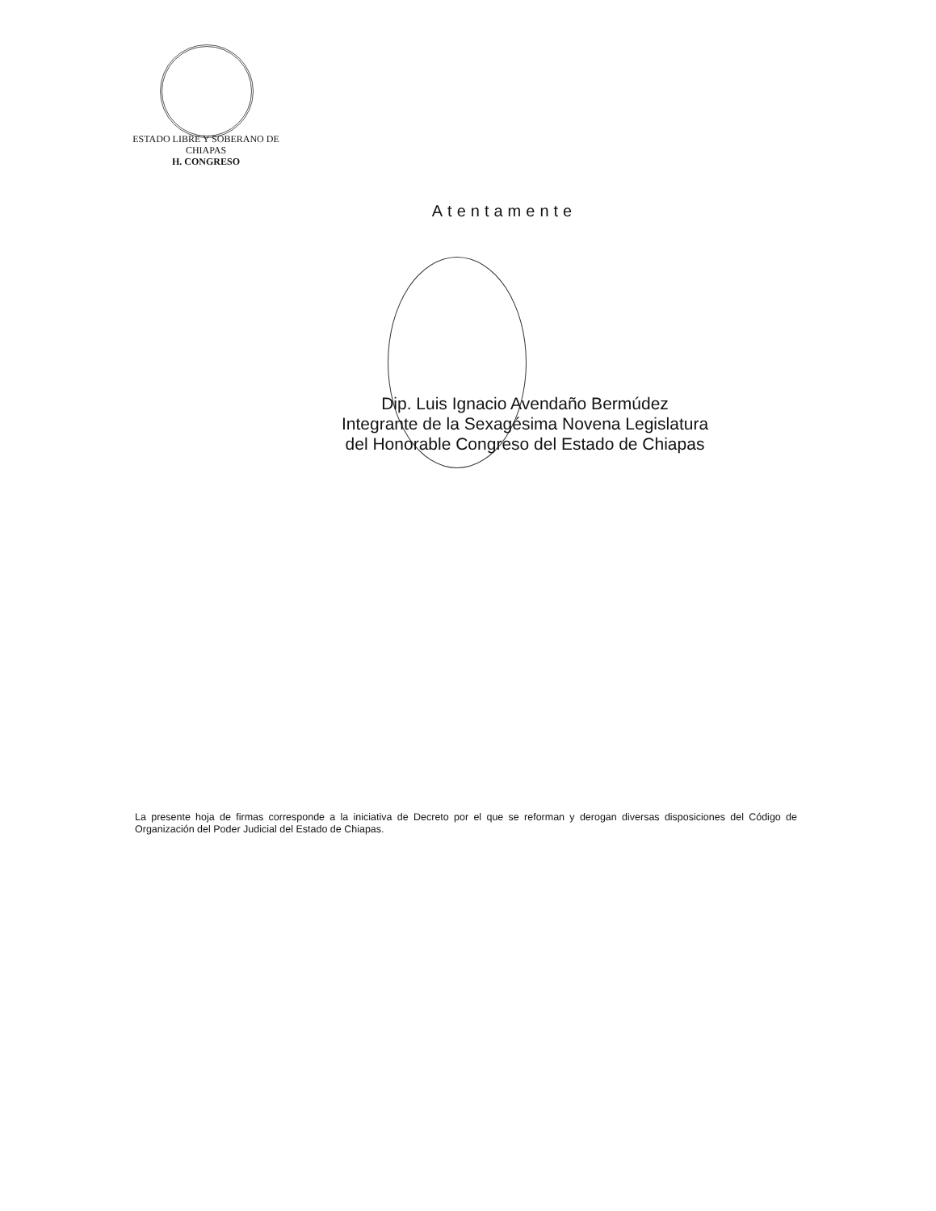ESTADO LIBRE Y SOBERANO DE
CHIAPAS
H. CONGRESO
Atentamente
Dip. Luis Ignacio Avendaño Bermúdez
Integrante de la Sexagésima Novena Legislatura
del Honorable Congreso del Estado de Chiapas
La presente hoja de firmas corresponde a la iniciativa de Decreto por el que se reforman y derogan diversas disposiciones del Código de Organización del Poder Judicial del Estado de Chiapas.